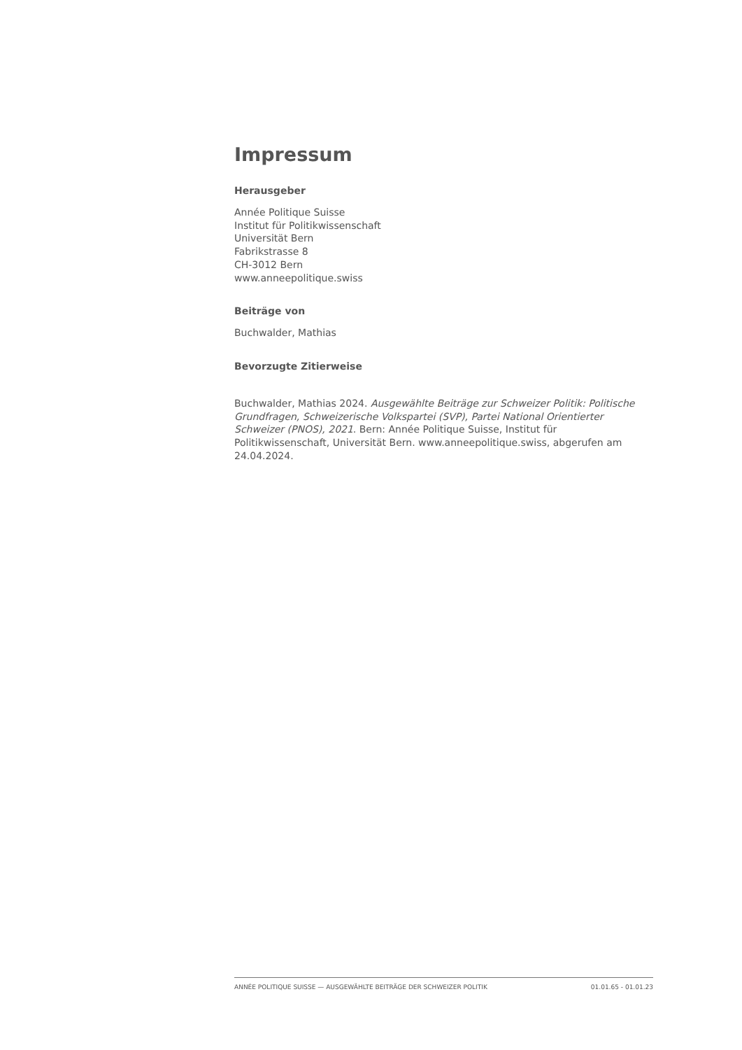Impressum
Herausgeber
Année Politique Suisse
Institut für Politikwissenschaft
Universität Bern
Fabrikstrasse 8
CH-3012 Bern
www.anneepolitique.swiss
Beiträge von
Buchwalder, Mathias
Bevorzugte Zitierweise
Buchwalder, Mathias 2024. Ausgewählte Beiträge zur Schweizer Politik: Politische Grundfragen, Schweizerische Volkspartei (SVP), Partei National Orientierter Schweizer (PNOS), 2021. Bern: Année Politique Suisse, Institut für Politikwissenschaft, Universität Bern. www.anneepolitique.swiss, abgerufen am 24.04.2024.
ANNÉE POLITIQUE SUISSE — AUSGEWÄHLTE BEITRÄGE DER SCHWEIZER POLITIK 01.01.65 - 01.01.23